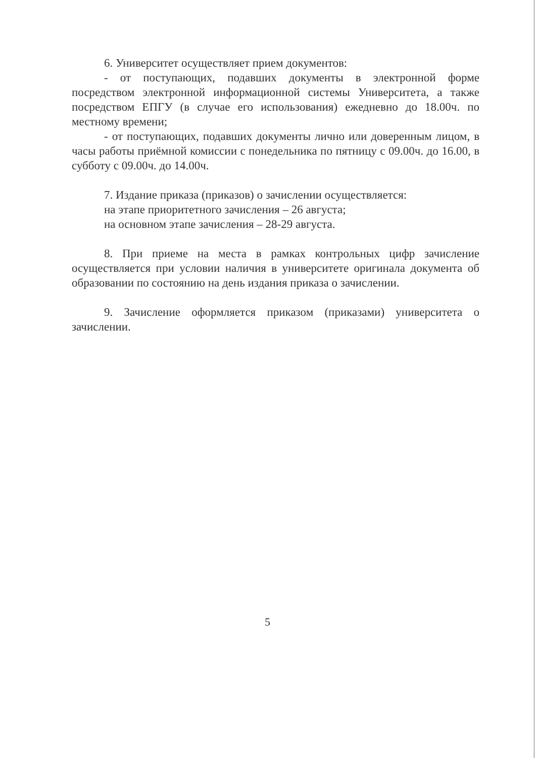6. Университет осуществляет прием документов:
- от поступающих, подавших документы в электронной форме посредством электронной информационной системы Университета, а также посредством ЕПГУ (в случае его использования) ежедневно до 18.00ч. по местному времени;
- от поступающих, подавших документы лично или доверенным лицом, в часы работы приёмной комиссии с понедельника по пятницу с 09.00ч. до 16.00, в субботу с 09.00ч. до 14.00ч.
7. Издание приказа (приказов) о зачислении осуществляется:
на этапе приоритетного зачисления – 26 августа;
на основном этапе зачисления – 28-29 августа.
8. При приеме на места в рамках контрольных цифр зачисление осуществляется при условии наличия в университете оригинала документа об образовании по состоянию на день издания приказа о зачислении.
9. Зачисление оформляется приказом (приказами) университета о зачислении.
5